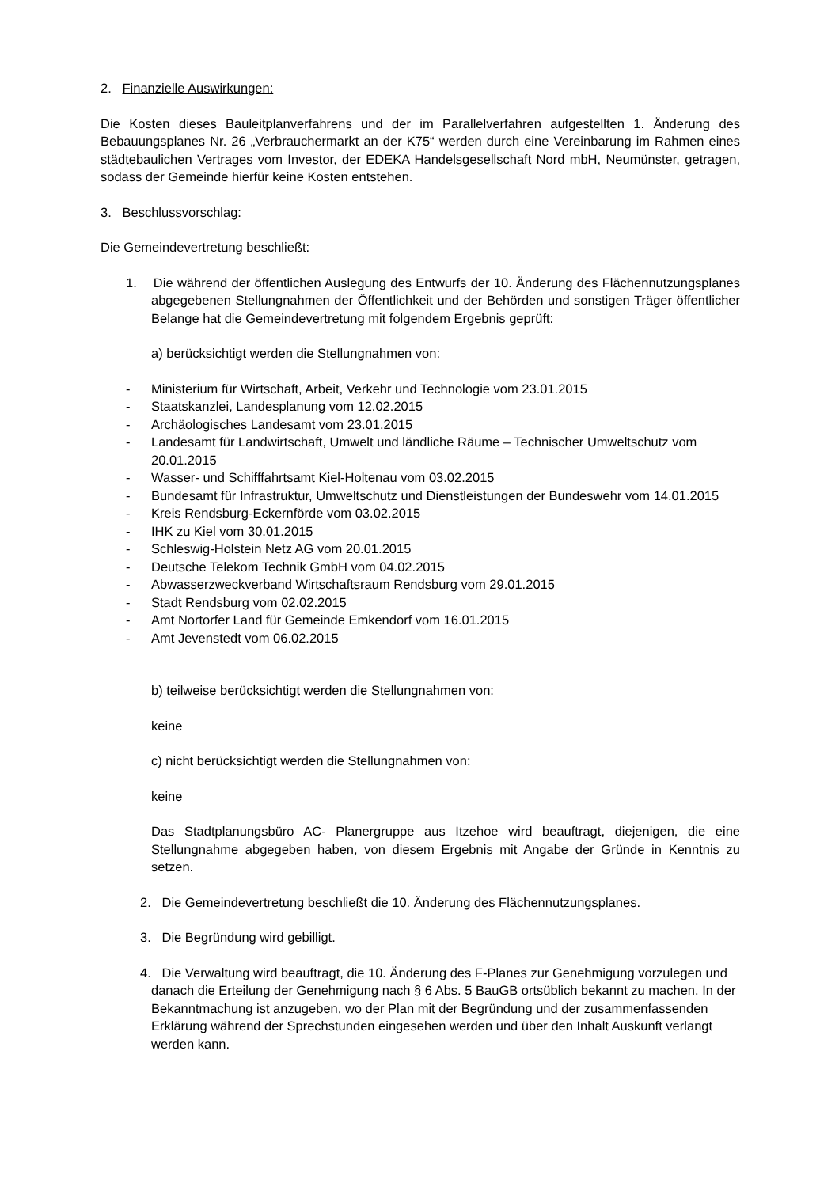2. Finanzielle Auswirkungen:
Die Kosten dieses Bauleitplanverfahrens und der im Parallelverfahren aufgestellten 1. Änderung des Bebauungsplanes Nr. 26 „Verbrauchermarkt an der K75“ werden durch eine Vereinbarung im Rahmen eines städtebaulichen Vertrages vom Investor, der EDEKA Handelsgesellschaft Nord mbH, Neumünster, getragen, sodass der Gemeinde hierfür keine Kosten entstehen.
3. Beschlussvorschlag:
Die Gemeindevertretung beschließt:
1. Die während der öffentlichen Auslegung des Entwurfs der 10. Änderung des Flächennutzungsplanes abgegebenen Stellungnahmen der Öffentlichkeit und der Behörden und sonstigen Träger öffentlicher Belange hat die Gemeindevertretung mit folgendem Ergebnis geprüft:
a) berücksichtigt werden die Stellungnahmen von:
- Ministerium für Wirtschaft, Arbeit, Verkehr und Technologie vom 23.01.2015
- Staatskanzlei, Landesplanung vom 12.02.2015
- Archäologisches Landesamt vom 23.01.2015
- Landesamt für Landwirtschaft, Umwelt und ländliche Räume – Technischer Umweltschutz vom 20.01.2015
- Wasser- und Schifffahrtsamt Kiel-Holtenau vom 03.02.2015
- Bundesamt für Infrastruktur, Umweltschutz und Dienstleistungen der Bundeswehr vom 14.01.2015
- Kreis Rendsburg-Eckernförde vom 03.02.2015
- IHK zu Kiel vom 30.01.2015
- Schleswig-Holstein Netz AG vom 20.01.2015
- Deutsche Telekom Technik GmbH vom 04.02.2015
- Abwasserzweckverband Wirtschaftsraum Rendsburg vom 29.01.2015
- Stadt Rendsburg vom 02.02.2015
- Amt Nortorfer Land für Gemeinde Emkendorf vom 16.01.2015
- Amt Jevenstedt vom 06.02.2015
b) teilweise berücksichtigt werden die Stellungnahmen von:
keine
c) nicht berücksichtigt werden die Stellungnahmen von:
keine
Das Stadtplanungsbüro AC- Planergruppe aus Itzehoe wird beauftragt, diejenigen, die eine Stellungnahme abgegeben haben, von diesem Ergebnis mit Angabe der Gründe in Kenntnis zu setzen.
2. Die Gemeindevertretung beschließt die 10. Änderung des Flächennutzungsplanes.
3. Die Begründung wird gebilligt.
4. Die Verwaltung wird beauftragt, die 10. Änderung des F-Planes zur Genehmigung vorzulegen und danach die Erteilung der Genehmigung nach § 6 Abs. 5 BauGB ortsüblich bekannt zu machen. In der Bekanntmachung ist anzugeben, wo der Plan mit der Begründung und der zusammenfassenden Erklärung während der Sprechstunden eingesehen werden und über den Inhalt Auskunft verlangt werden kann.